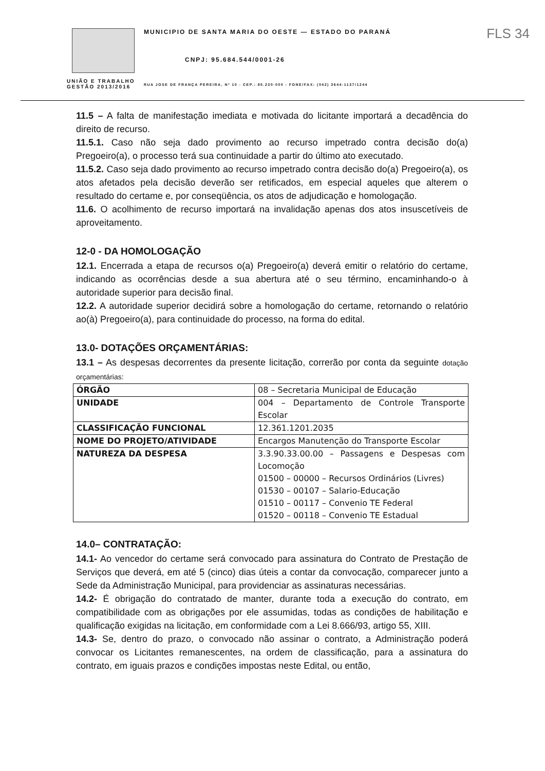UNIÃO E TRABALHO
GESTÃO 2013/2016
MUNICIPIO DE SANTA MARIA DO OESTE — ESTADO DO PARANÁ
CNPJ: 95.684.544/0001-26
RUA JOSE DE FRANÇA PEREIRA, Nº 10 - CEP.: 85.230-000 - FONE/FAX: (042) 3644-1137/1244
FLS 34
11.5 – A falta de manifestação imediata e motivada do licitante importará a decadência do direito de recurso.
11.5.1. Caso não seja dado provimento ao recurso impetrado contra decisão do(a) Pregoeiro(a), o processo terá sua continuidade a partir do último ato executado.
11.5.2. Caso seja dado provimento ao recurso impetrado contra decisão do(a) Pregoeiro(a), os atos afetados pela decisão deverão ser retificados, em especial aqueles que alterem o resultado do certame e, por conseqüência, os atos de adjudicação e homologação.
11.6. O acolhimento de recurso importará na invalidação apenas dos atos insuscetíveis de aproveitamento.
12-0 - DA HOMOLOGAÇÃO
12.1. Encerrada a etapa de recursos o(a) Pregoeiro(a) deverá emitir o relatório do certame, indicando as ocorrências desde a sua abertura até o seu término, encaminhando-o à autoridade superior para decisão final.
12.2. A autoridade superior decidirá sobre a homologação do certame, retornando o relatório ao(à) Pregoeiro(a), para continuidade do processo, na forma do edital.
13.0- DOTAÇÕES ORÇAMENTÁRIAS:
13.1 – As despesas decorrentes da presente licitação, correrão por conta da seguinte dotação orçamentárias:
| ÓRGÃO | 08 – Secretaria Municipal de Educação |
| UNIDADE | 004 – Departamento de Controle Transporte Escolar |
| CLASSIFICAÇÃO FUNCIONAL | 12.361.1201.2035 |
| NOME DO PROJETO/ATIVIDADE | Encargos Manutenção do Transporte Escolar |
| NATUREZA DA DESPESA | 3.3.90.33.00.00 – Passagens e Despesas com Locomoção 01500 – 00000 – Recursos Ordinários (Livres) 01530 – 00107 – Salario-Educação 01510 – 00117 – Convenio TE Federal 01520 – 00118 – Convenio TE Estadual |
14.0– CONTRATAÇÃO:
14.1- Ao vencedor do certame será convocado para assinatura do Contrato de Prestação de Serviços que deverá, em até 5 (cinco) dias úteis a contar da convocação, comparecer junto a Sede da Administração Municipal, para providenciar as assinaturas necessárias.
14.2- É obrigação do contratado de manter, durante toda a execução do contrato, em compatibilidade com as obrigações por ele assumidas, todas as condições de habilitação e qualificação exigidas na licitação, em conformidade com a Lei 8.666/93, artigo 55, XIII.
14.3- Se, dentro do prazo, o convocado não assinar o contrato, a Administração poderá convocar os Licitantes remanescentes, na ordem de classificação, para a assinatura do contrato, em iguais prazos e condições impostas neste Edital, ou então,